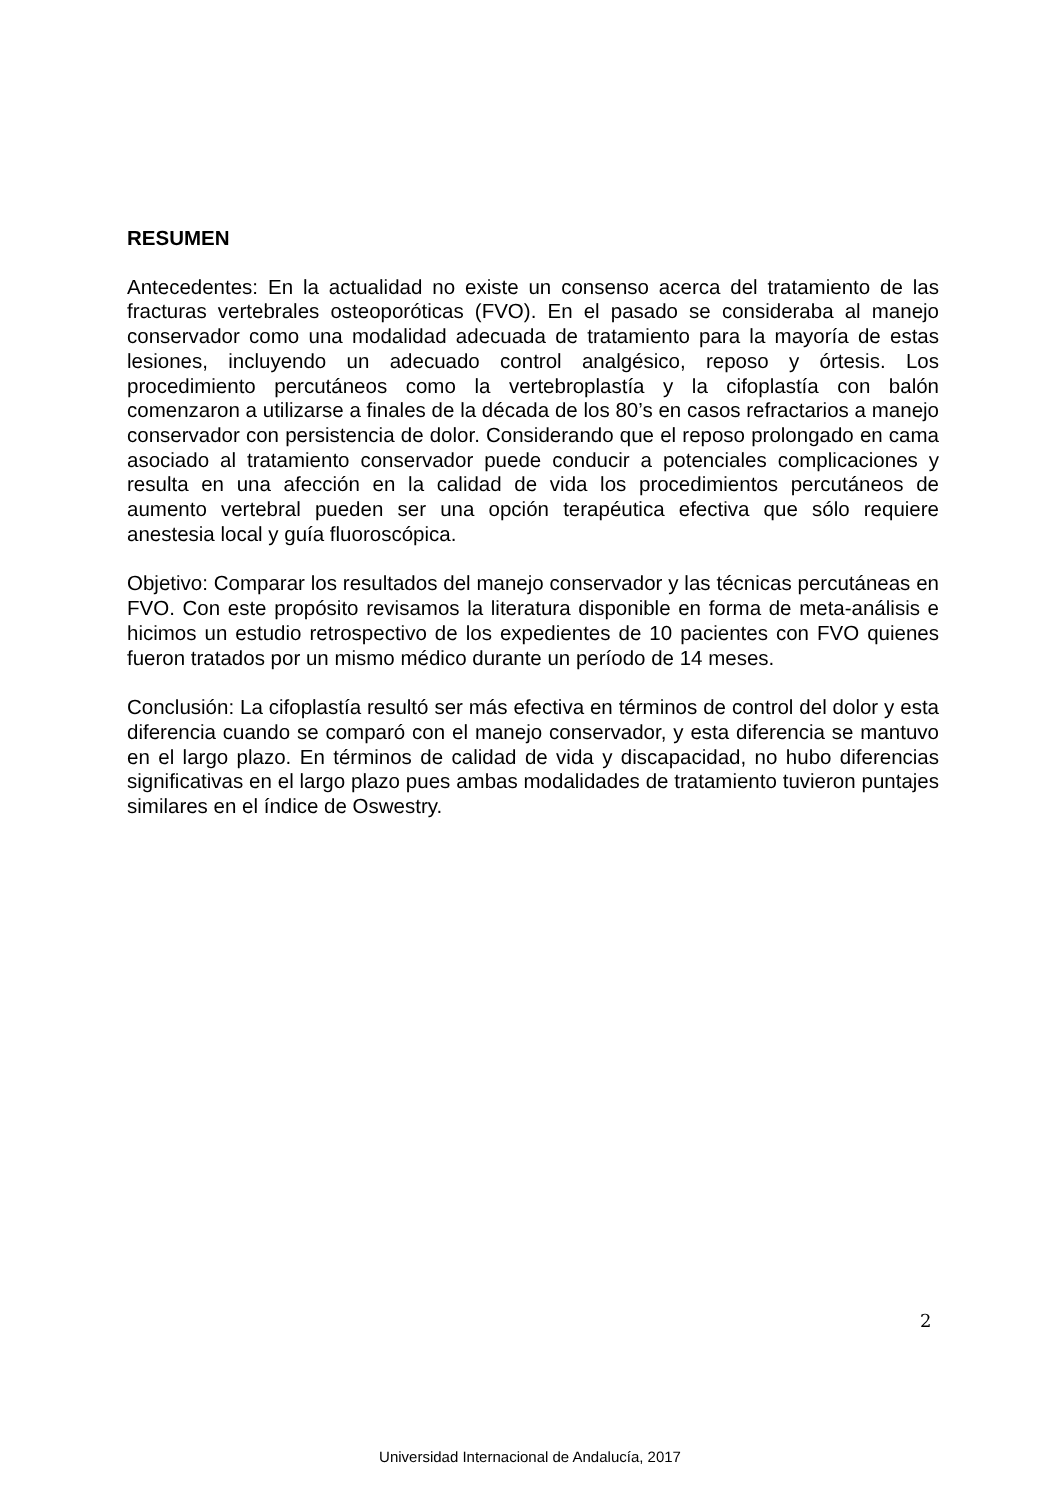RESUMEN
Antecedentes: En la actualidad no existe un consenso acerca del tratamiento de las fracturas vertebrales osteoporóticas (FVO). En el pasado se consideraba al manejo conservador como una modalidad adecuada de tratamiento para la mayoría de estas lesiones, incluyendo un adecuado control analgésico, reposo y órtesis. Los procedimiento percutáneos como la vertebroplastía y la cifoplastía con balón comenzaron a utilizarse a finales de la década de los 80’s en casos refractarios a manejo conservador con persistencia de dolor. Considerando que el reposo prolongado en cama asociado al tratamiento conservador puede conducir a potenciales complicaciones y resulta en una afección en la calidad de vida los procedimientos percutáneos de aumento vertebral pueden ser una opción terapéutica efectiva que sólo requiere anestesia local y guía fluoroscópica.
Objetivo: Comparar los resultados del manejo conservador y las técnicas percutáneas en FVO. Con este propósito revisamos la literatura disponible en forma de meta-análisis e hicimos un estudio retrospectivo de los expedientes de 10 pacientes con FVO quienes fueron tratados por un mismo médico durante un período de 14 meses.
Conclusión: La cifoplastía resultó ser más efectiva en términos de control del dolor y esta diferencia cuando se comparó con el manejo conservador, y esta diferencia se mantuvo en el largo plazo. En términos de calidad de vida y discapacidad, no hubo diferencias significativas en el largo plazo pues ambas modalidades de tratamiento tuvieron puntajes similares en el índice de Oswestry.
2
Universidad Internacional de Andalucía, 2017